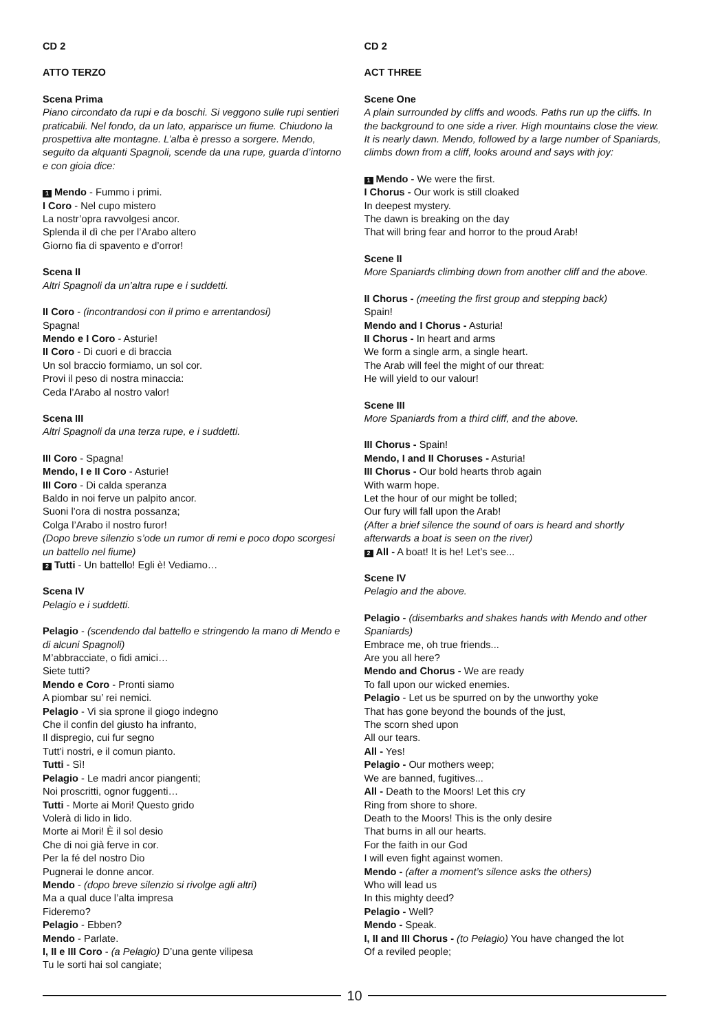CD 2
ATTO TERZO
Scena Prima
Piano circondato da rupi e da boschi. Si veggono sulle rupi sentieri praticabili. Nel fondo, da un lato, apparisce un fiume. Chiudono la prospettiva alte montagne. L’alba è presso a sorgere. Mendo, seguito da alquanti Spagnoli, scende da una rupe, guarda d’intorno e con gioia dice:
1 Mendo - Fummo i primi.
I Coro - Nel cupo mistero
La nostr’opra ravvolgesi ancor.
Splenda il dì che per l’Arabo altero
Giorno fia di spavento e d’orror!
Scena II
Altri Spagnoli da un’altra rupe e i suddetti.
II Coro - (incontrandosi con il primo e arrentandosi)
Spagna!
Mendo e I Coro - Asturie!
II Coro - Di cuori e di braccia
Un sol braccio formiamo, un sol cor.
Provi il peso di nostra minaccia:
Ceda l’Arabo al nostro valor!
Scena III
Altri Spagnoli da una terza rupe, e i suddetti.
III Coro - Spagna!
Mendo, I e II Coro - Asturie!
III Coro - Di calda speranza
Baldo in noi ferve un palpito ancor.
Suoni l’ora di nostra possanza;
Colga l’Arabo il nostro furor!
(Dopo breve silenzio s’ode un rumor di remi e poco dopo scorgesi un battello nel fiume)
2 Tutti - Un battello! Egli è! Vediamo…
Scena IV
Pelagio e i suddetti.
Pelagio - (scendendo dal battello e stringendo la mano di Mendo e di alcuni Spagnoli)
M’abbracciate, o fidi amici…
Siete tutti?
Mendo e Coro - Pronti siamo
A piombar su’ rei nemici.
Pelagio - Vi sia sprone il giogo indegno
Che il confin del giusto ha infranto,
Il dispregio, cui fur segno
Tutt’i nostri, e il comun pianto.
Tutti - Sì!
Pelagio - Le madri ancor piangenti;
Noi proscritti, ognor fuggenti…
Tutti - Morte ai Mori! Questo grido
Volerà di lido in lido.
Morte ai Mori! È il sol desio
Che di noi già ferve in cor.
Per la fé del nostro Dio
Pugnerai le donne ancor.
Mendo - (dopo breve silenzio si rivolge agli altri)
Ma a qual duce l’alta impresa
Fideremo?
Pelagio - Ebben?
Mendo - Parlate.
I, II e III Coro - (a Pelagio) D’una gente vilipesa
Tu le sorti hai sol cangiate;
CD 2
ACT THREE
Scene One
A plain surrounded by cliffs and woods. Paths run up the cliffs. In the background to one side a river. High mountains close the view. It is nearly dawn. Mendo, followed by a large number of Spaniards, climbs down from a cliff, looks around and says with joy:
1 Mendo - We were the first.
I Chorus - Our work is still cloaked
In deepest mystery.
The dawn is breaking on the day
That will bring fear and horror to the proud Arab!
Scene II
More Spaniards climbing down from another cliff and the above.
II Chorus - (meeting the first group and stepping back)
Spain!
Mendo and I Chorus - Asturia!
II Chorus - In heart and arms
We form a single arm, a single heart.
The Arab will feel the might of our threat:
He will yield to our valour!
Scene III
More Spaniards from a third cliff, and the above.
III Chorus - Spain!
Mendo, I and II Choruses - Asturia!
III Chorus - Our bold hearts throb again
With warm hope.
Let the hour of our might be tolled;
Our fury will fall upon the Arab!
(After a brief silence the sound of oars is heard and shortly afterwards a boat is seen on the river)
2 All - A boat! It is he! Let’s see...
Scene IV
Pelagio and the above.
Pelagio - (disembarks and shakes hands with Mendo and other Spaniards)
Embrace me, oh true friends...
Are you all here?
Mendo and Chorus - We are ready
To fall upon our wicked enemies.
Pelagio - Let us be spurred on by the unworthy yoke
That has gone beyond the bounds of the just,
The scorn shed upon
All our tears.
All - Yes!
Pelagio - Our mothers weep;
We are banned, fugitives...
All - Death to the Moors! Let this cry
Ring from shore to shore.
Death to the Moors! This is the only desire
That burns in all our hearts.
For the faith in our God
I will even fight against women.
Mendo - (after a moment’s silence asks the others)
Who will lead us
In this mighty deed?
Pelagio - Well?
Mendo - Speak.
I, II and III Chorus - (to Pelagio) You have changed the lot
Of a reviled people;
10